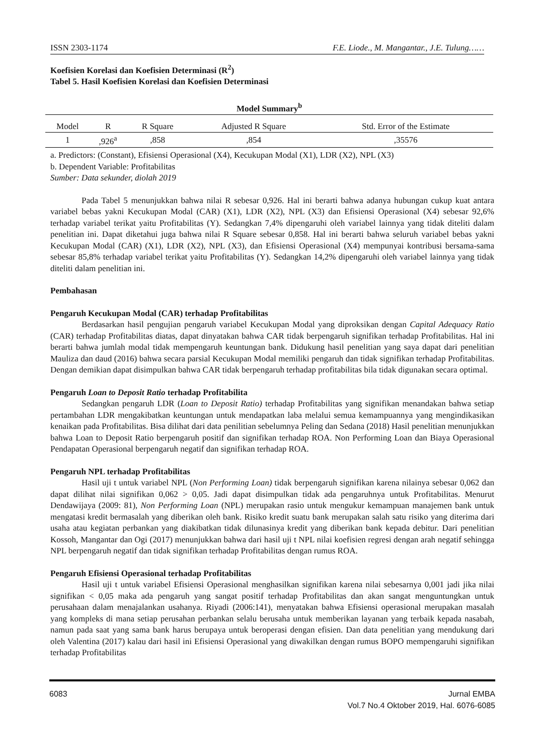ISSN 2303-1174 F.E. Liode., M. Mangantar., J.E. Tulung……
Koefisien Korelasi dan Koefisien Determinasi (R<sup>2</sup>)
Tabel 5. Hasil Koefisien Korelasi dan Koefisien Determinasi
| Model Summary<sup>b</sup> | | | | |
| --- | --- | --- | --- | --- |
| Model | R | R Square | Adjusted R Square | Std. Error of the Estimate |
| 1 | ,926<sup>a</sup> | ,858 | ,854 | ,35576 |
a. Predictors: (Constant), Efisiensi Operasional (X4), Kecukupan Modal (X1), LDR (X2), NPL (X3)
b. Dependent Variable: Profitabilitas
Sumber: Data sekunder, diolah 2019
Pada Tabel 5 menunjukkan bahwa nilai R sebesar 0,926. Hal ini berarti bahwa adanya hubungan cukup kuat antara variabel bebas yakni Kecukupan Modal (CAR) (X1), LDR (X2), NPL (X3) dan Efisiensi Operasional (X4) sebesar 92,6% terhadap variabel terikat yaitu Profitabilitas (Y). Sedangkan 7,4% dipengaruhi oleh variabel lainnya yang tidak diteliti dalam penelitian ini. Dapat diketahui juga bahwa nilai R Square sebesar 0,858. Hal ini berarti bahwa seluruh variabel bebas yakni Kecukupan Modal (CAR) (X1), LDR (X2), NPL (X3), dan Efisiensi Operasional (X4) mempunyai kontribusi bersama-sama sebesar 85,8% terhadap variabel terikat yaitu Profitabilitas (Y). Sedangkan 14,2% dipengaruhi oleh variabel lainnya yang tidak diteliti dalam penelitian ini.
Pembahasan
Pengaruh Kecukupan Modal (CAR) terhadap Profitabilitas
Berdasarkan hasil pengujian pengaruh variabel Kecukupan Modal yang diproksikan dengan Capital Adequacy Ratio (CAR) terhadap Profitabilitas diatas, dapat dinyatakan bahwa CAR tidak berpengaruh signifikan terhadap Profitabilitas. Hal ini berarti bahwa jumlah modal tidak mempengaruh keuntungan bank. Didukung hasil penelitian yang saya dapat dari penelitian Mauliza dan daud (2016) bahwa secara parsial Kecukupan Modal memiliki pengaruh dan tidak signifikan terhadap Profitabilitas. Dengan demikian dapat disimpulkan bahwa CAR tidak berpengaruh terhadap profitabilitas bila tidak digunakan secara optimal.
Pengaruh Loan to Deposit Ratio terhadap Profitabilita
Sedangkan pengaruh LDR (Loan to Deposit Ratio) terhadap Profitabilitas yang signifikan menandakan bahwa setiap pertambahan LDR mengakibatkan keuntungan untuk mendapatkan laba melalui semua kemampuannya yang mengindikasikan kenaikan pada Profitabilitas. Bisa dilihat dari data penilitian sebelumnya Peling dan Sedana (2018) Hasil penelitian menunjukkan bahwa Loan to Deposit Ratio berpengaruh positif dan signifikan terhadap ROA. Non Performing Loan dan Biaya Operasional Pendapatan Operasional berpengaruh negatif dan signifikan terhadap ROA.
Pengaruh NPL terhadap Profitabilitas
Hasil uji t untuk variabel NPL (Non Performing Loan) tidak berpengaruh signifikan karena nilainya sebesar 0,062 dan dapat dilihat nilai signifikan 0,062 > 0,05. Jadi dapat disimpulkan tidak ada pengaruhnya untuk Profitabilitas. Menurut Dendawijaya (2009: 81), Non Performing Loan (NPL) merupakan rasio untuk mengukur kemampuan manajemen bank untuk mengatasi kredit bermasalah yang diberikan oleh bank. Risiko kredit suatu bank merupakan salah satu risiko yang diterima dari usaha atau kegiatan perbankan yang diakibatkan tidak dilunasinya kredit yang diberikan bank kepada debitur. Dari penelitian Kossoh, Mangantar dan Ogi (2017) menunjukkan bahwa dari hasil uji t NPL nilai koefisien regresi dengan arah negatif sehingga NPL berpengaruh negatif dan tidak signifikan terhadap Profitabilitas dengan rumus ROA.
Pengaruh Efisiensi Operasional terhadap Profitabilitas
Hasil uji t untuk variabel Efisiensi Operasional menghasilkan signifikan karena nilai sebesarnya 0,001 jadi jika nilai signifikan < 0,05 maka ada pengaruh yang sangat positif terhadap Profitabilitas dan akan sangat menguntungkan untuk perusahaan dalam menajalankan usahanya. Riyadi (2006:141), menyatakan bahwa Efisiensi operasional merupakan masalah yang kompleks di mana setiap perusahan perbankan selalu berusaha untuk memberikan layanan yang terbaik kepada nasabah, namun pada saat yang sama bank harus berupaya untuk beroperasi dengan efisien. Dan data penelitian yang mendukung dari oleh Valentina (2017) kalau dari hasil ini Efisiensi Operasional yang diwakilkan dengan rumus BOPO mempengaruhi signifikan terhadap Profitabilitas
6083 Jurnal EMBA
Vol.7 No.4 Oktober 2019, Hal. 6076-6085